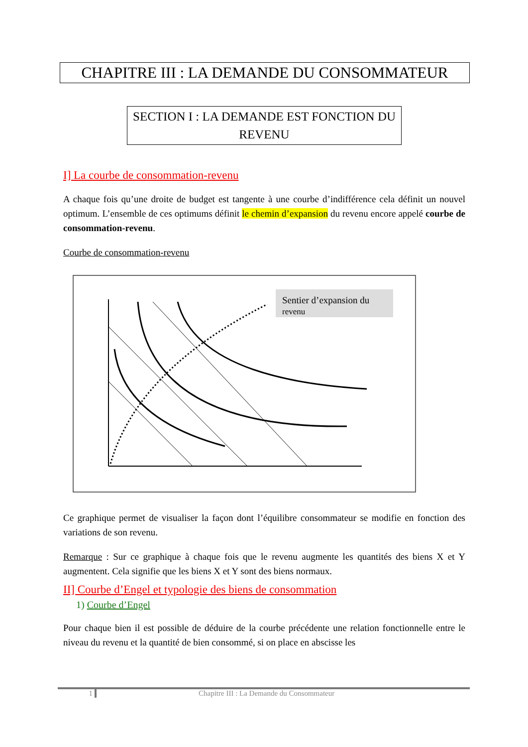CHAPITRE III : LA DEMANDE DU CONSOMMATEUR
SECTION I : LA DEMANDE EST FONCTION DU REVENU
I] La courbe de consommation-revenu
A chaque fois qu’une droite de budget est tangente à une courbe d’indifférence cela définit un nouvel optimum. L’ensemble de ces optimums définit le chemin d’expansion du revenu encore appelé courbe de consommation-revenu.
Courbe de consommation-revenu
Sentier d’expansion du
revenu
Ce graphique permet de visualiser la façon dont l’équilibre consommateur se modifie en fonction des variations de son revenu.
Remarque : Sur ce graphique à chaque fois que le revenu augmente les quantités des biens X et Y augmentent. Cela signifie que les biens X et Y sont des biens normaux.
II] Courbe d’Engel et typologie des biens de consommation
1) Courbe d’Engel
Pour chaque bien il est possible de déduire de la courbe précédente une relation fonctionnelle entre le niveau du revenu et la quantité de bien consommé, si on place en abscisse les
1 Chapitre III : La Demande du Consommateur